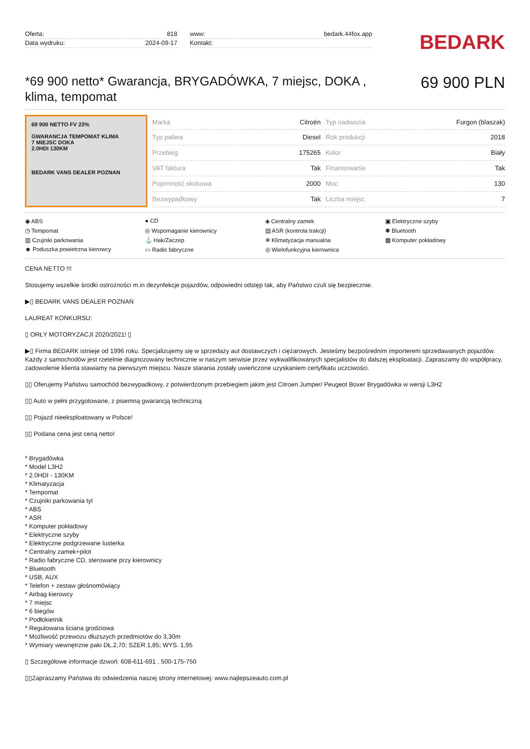Oferta: 818
Data wydruku: 2024-09-17
www: bedark.44fox.app
Kontakt:
BEDARK
*69 900 netto* Gwarancja, BRYGADÓWKA, 7 miejsc, DOKA , klima, tempomat
69 900 PLN
69 900 NETTO FV 23%
GWARANCJA TEMPOMAT KLIMA
7 MIEJSC DOKA
2.0HDI 130KM
BEDARK VANS DEALER POZNAN
| Marka | Citroën | Typ nadwozia | Furgon (blaszak) |
| Typ paliwa | Diesel | Rok produkcji | 2018 |
| Przebieg | 175265 | Kolor | Biały |
| VAT faktura | Tak | Finansowanie | Tak |
| Pojemność skokowa | 2000 | Moc | 130 |
| Bezwypadkowy | Tak | Liczba miejsc | 7 |
◉ ABS ● CD ◈ Centralny zamek ▣ Elektryczne szyby ◷ Tempomat ◎ Wspomaganie kierownicy ▤ ASR (kontrola trakcji) ✱ Bluetooth ▥ Czujniki parkowania ⚓ Hak/Zaczep ❄ Klimatyzacja manualna ▦ Komputer pokładowy ☻ Poduszka powietrzna kierowcy ▭ Radio fabryczne ◎ Wielofunkcyjna kierownica
CENA NETTO !!!
Stosujemy wszelkie środki ostrożności m.in dezynfekcje pojazdów, odpowiedni odstęp tak, aby Państwo czuli się bezpiecznie.
▶▯ BEDARK VANS DEALER POZNAŃ
LAUREAT KONKURSU:
▯ ORŁY MOTORYZACJI 2020/2021! ▯
▶▯ Firma BEDARK istnieje od 1996 roku. Specjalizujemy się w sprzedaży aut dostawczych i ciężarowych. Jesteśmy bezpośrednim importerem sprzedawanych pojazdów. Każdy z samochodów jest rzetelnie diagnozowany technicznie w naszym serwisie przez wykwalifikowanych specjalistów do dalszej eksploatacji. Zapraszamy do współpracy, zadowolenie klienta stawiamy na pierwszym miejscu. Nasze starania zostały uwieńczone uzyskaniem certyfikatu uczciwości.
▯▯ Oferujemy Państwu samochód bezwypadkowy, z potwierdzonym przebiegiem jakim jest Citroen Jumper/ Peugeot Boxer Brygadówka w wersji L3H2
▯▯ Auto w pełni przygotowane, z pisemną gwarancją techniczną
▯▯ Pojazd nieeksploatowany w Polsce!
▯▯ Podana cena jest ceną netto!
* Brygadówka
* Model L3H2
* 2.0HDI - 130KM
* Klimatyzacja
* Tempomat
* Czujniki parkowania tyl
* ABS
* ASR
* Komputer pokładowy
* Elektryczne szyby
* Elektryczne podgrzewane lusterka
* Centralny zamek+pilot
* Radio fabryczne CD, sterowane przy kierownicy
* Bluetooth
* USB, AUX
* Telefon + zestaw głośnomówiący
* Airbag kierowcy
* 7 miejsc
* 6 biegów
* Podłokietnik
* Regulowana ściana grodziowa
* Możliwość przewozu dłuższych przedmiotów do 3,30m
* Wymiary wewnętrzne paki DŁ.2,70; SZER.1,85; WYS. 1,95
▯ Szczegółowe informacje dzwoń: 608-611-691 , 500-175-750
▯▯Zapraszamy Państwa do odwiedzenia naszej strony internetowej: www.najlepszeauto.com.pl